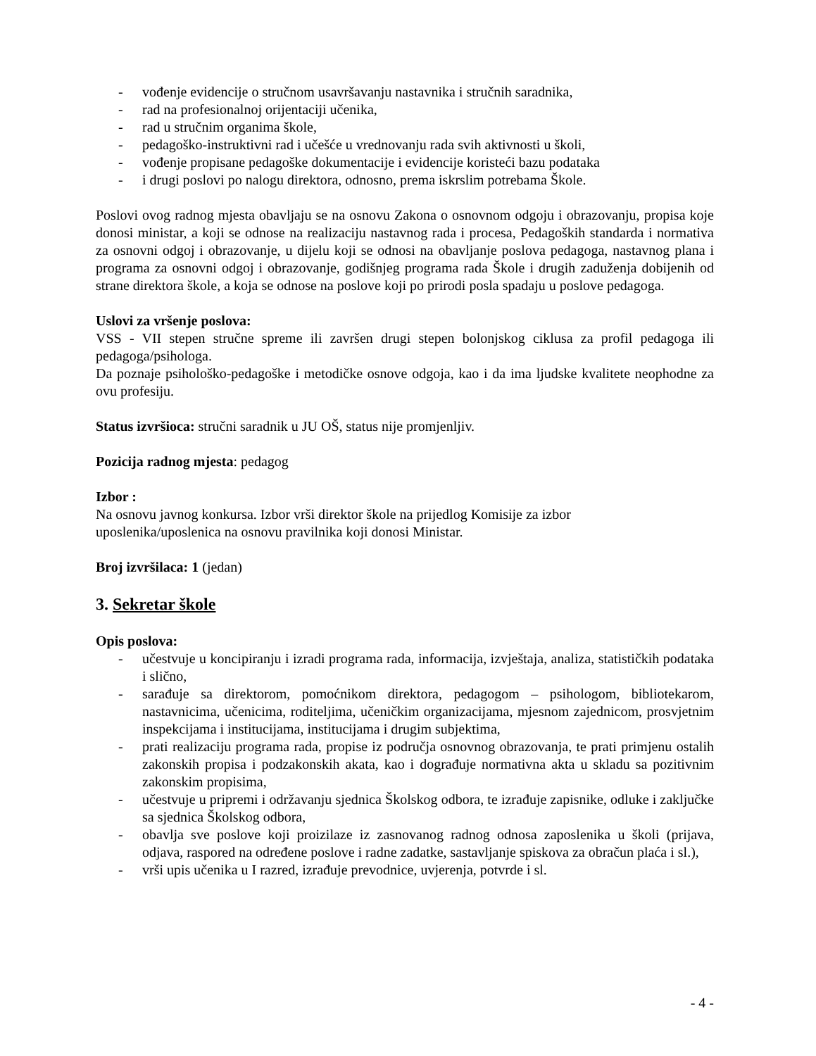- vođenje evidencije o stručnom usavršavanju nastavnika i stručnih saradnika,
- rad na profesionalnoj orijentaciji učenika,
- rad u stručnim organima škole,
- pedagoško-instruktivni rad i učešće u vrednovanju rada svih aktivnosti u školi,
- vođenje propisane pedagoške dokumentacije i evidencije koristeći bazu podataka
- i drugi poslovi po nalogu direktora, odnosno, prema iskrslim potrebama Škole.
Poslovi ovog radnog mjesta obavljaju se na osnovu Zakona o osnovnom odgoju i obrazovanju, propisa koje donosi ministar, a koji se odnose na realizaciju nastavnog rada i procesa, Pedagoških standarda i normativa za osnovni odgoj i obrazovanje, u dijelu koji se odnosi na obavljanje poslova pedagoga, nastavnog plana i programa za osnovni odgoj i obrazovanje, godišnjeg programa rada Škole i drugih zaduženja dobijenih od strane direktora škole, a koja se odnose na poslove koji po prirodi posla spadaju u poslove pedagoga.
Uslovi za vršenje poslova:
VSS - VII stepen stručne spreme ili završen drugi stepen bolonjskog ciklusa za profil pedagoga ili pedagoga/psihologa.
Da poznaje psihološko-pedagoške i metodičke osnove odgoja, kao i da ima ljudske kvalitete neophodne za ovu profesiju.
Status izvršioca: stručni saradnik u JU OŠ, status nije promjenljiv.
Pozicija radnog mjesta: pedagog
Izbor :
Na osnovu javnog konkursa. Izbor vrši direktor škole na prijedlog Komisije za izbor
uposlenika/uposlenica na osnovu pravilnika koji donosi Ministar.
Broj izvršilaca: 1 (jedan)
3. Sekretar škole
Opis poslova:
- učestvuje u koncipiranju i izradi programa rada, informacija, izvještaja, analiza, statističkih podataka i slično,
- sarađuje sa direktorom, pomoćnikom direktora, pedagogom – psihologom, bibliotekarom, nastavnicima, učenicima, roditeljima, učeničkim organizacijama, mjesnom zajednicom, prosvjetnim inspekcijama i institucijama, institucijama i drugim subjektima,
- prati realizaciju programa rada, propise iz područja osnovnog obrazovanja, te prati primjenu ostalih zakonskih propisa i podzakonskih akata, kao i dograđuje normativna akta u skladu sa pozitivnim zakonskim propisima,
- učestvuje u pripremi i održavanju sjednica Školskog odbora, te izrađuje zapisnike, odluke i zaključke sa sjednica Školskog odbora,
- obavlja sve poslove koji proizilaze iz zasnovanog radnog odnosa zaposlenika u školi (prijava, odjava, raspored na određene poslove i radne zadatke, sastavljanje spiskova za obračun plaća i sl.),
- vrši upis učenika u I razred, izrađuje prevodnice, uvjerenja, potvrde i sl.
- 4 -